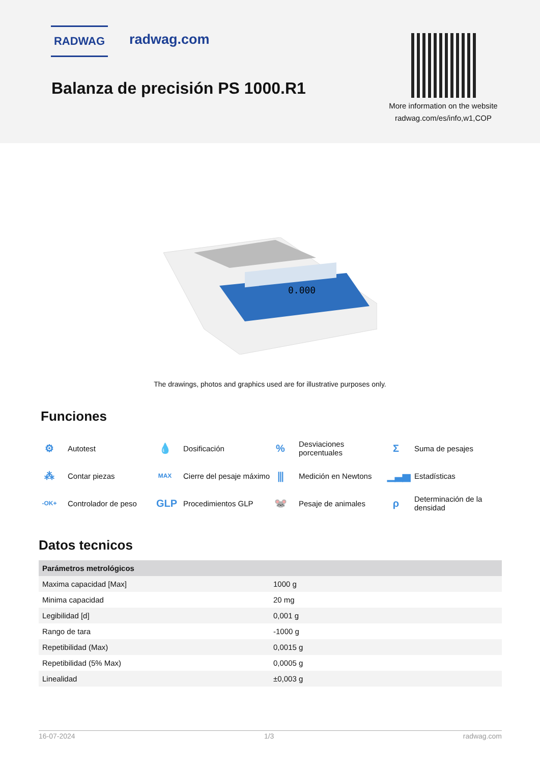RADWAG radwag.com
Balanza de precisión PS 1000.R1
More information on the website
radwag.com/es/info,w1,COP
0.000
The drawings, photos and graphics used are for illustrative purposes only.
Funciones
⚙ Autotest
💧 Dosificación
% Desviaciones
porcentuales
Σ Suma de pesajes
⁂ Contar piezas
MAX Cierre del pesaje máximo
⫼ Medición en Newtons
▁▃▅ Estadísticas
-OK+ Controlador de peso
GLP Procedimientos GLP
🐭 Pesaje de animales
ρ Determinación de la
densidad
Datos tecnicos
| Parámetros metrológicos | |
| --- | --- |
| Maxima capacidad [Max] | 1000 g |
| Minima capacidad | 20 mg |
| Legibilidad [d] | 0,001 g |
| Rango de tara | -1000 g |
| Repetibilidad (Max) | 0,0015 g |
| Repetibilidad (5% Max) | 0,0005 g |
| Linealidad | ±0,003 g |
16-07-2024 1/3 radwag.com